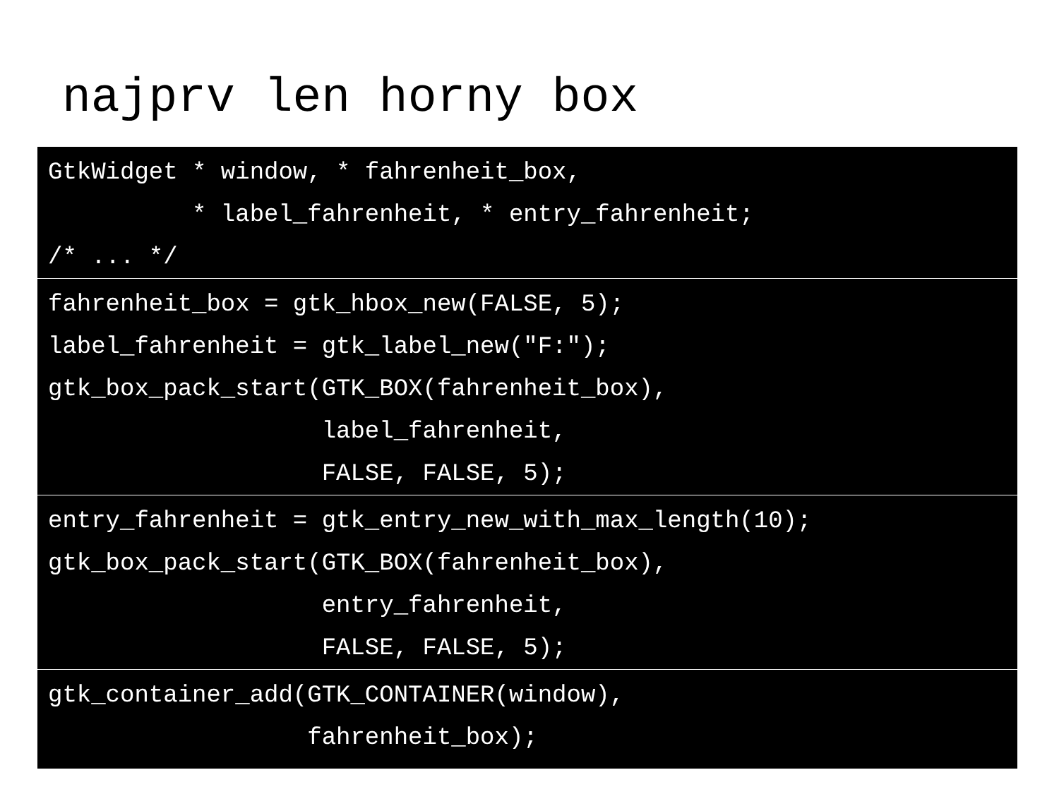najprv len horny box
GtkWidget * window, * fahrenheit_box,
          * label_fahrenheit, * entry_fahrenheit;
/* ... */
fahrenheit_box = gtk_hbox_new(FALSE, 5);
label_fahrenheit = gtk_label_new("F:");
gtk_box_pack_start(GTK_BOX(fahrenheit_box),
                   label_fahrenheit,
                   FALSE, FALSE, 5);
entry_fahrenheit = gtk_entry_new_with_max_length(10);
gtk_box_pack_start(GTK_BOX(fahrenheit_box),
                   entry_fahrenheit,
                   FALSE, FALSE, 5);
gtk_container_add(GTK_CONTAINER(window),
                  fahrenheit_box);